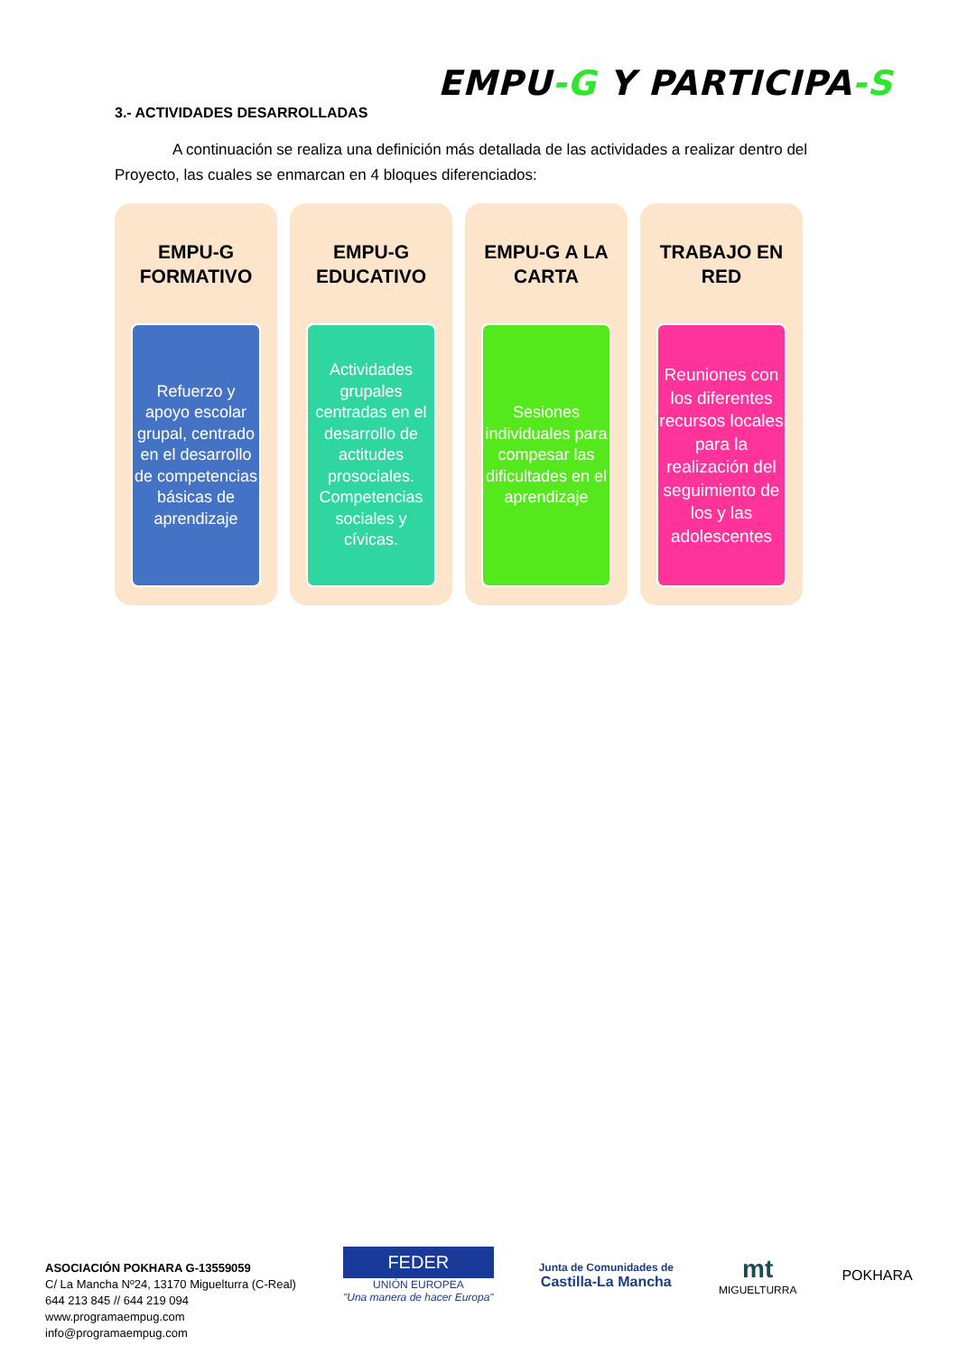EMPU-G Y PARTICIPA-S
3.- ACTIVIDADES DESARROLLADAS
A continuación se realiza una definición más detallada de las actividades a realizar dentro del Proyecto, las cuales se enmarcan en 4 bloques diferenciados:
EMPU-G
FORMATIVO
Refuerzo y apoyo escolar grupal, centrado en el desarrollo de competencias básicas de aprendizaje
EMPU-G
EDUCATIVO
Actividades grupales centradas en el desarrollo de actitudes prosociales. Competencias sociales y cívicas.
EMPU-G A LA
CARTA
Sesiones individuales para compesar las dificultades en el aprendizaje
TRABAJO EN
RED
Reuniones con los diferentes recursos locales para la realización del seguimiento de los y las adolescentes
ASOCIACIÓN POKHARA G-13559059
C/ La Mancha Nº24, 13170 Miguelturra (C-Real)
644 213 845 // 644 219 094
www.programaempug.com
info@programaempug.com
FEDER
UNIÓN EUROPEA
"Una manera de hacer Europa"
Junta de Comunidades de
Castilla-La Mancha
mt
MIGUELTURRA
POKHARA